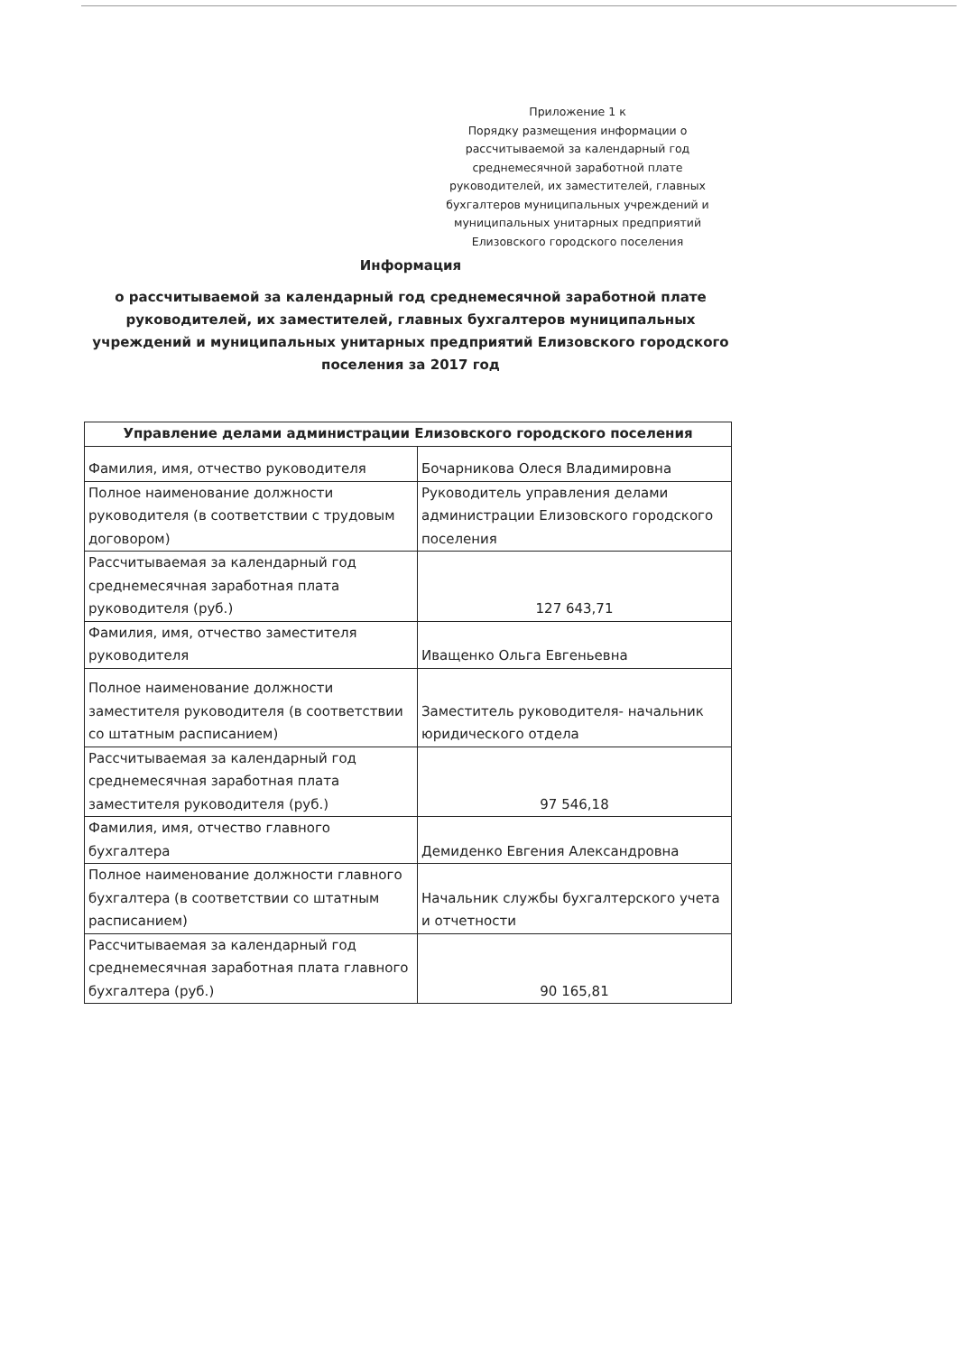Приложение 1 к
Порядку размещения информации о рассчитываемой за календарный год среднемесячной заработной плате руководителей, их заместителей, главных бухгалтеров муниципальных учреждений и муниципальных унитарных предприятий Елизовского городского поселения
Информация
о рассчитываемой за календарный год среднемесячной заработной плате руководителей, их заместителей, главных бухгалтеров муниципальных учреждений и муниципальных унитарных предприятий Елизовского городского поселения за 2017 год
| Управление делами администрации Елизовского городского поселения | |
| --- | --- |
| Фамилия, имя, отчество руководителя | Бочарникова Олеся Владимировна |
| Полное наименование должности руководителя (в соответствии с трудовым договором) | Руководитель управления делами администрации Елизовского городского поселения |
| Рассчитываемая за календарный год среднемесячная заработная плата руководителя (руб.) | 127 643,71 |
| Фамилия, имя, отчество заместителя руководителя | Иващенко Ольга Евгеньевна |
| Полное наименование должности заместителя руководителя (в соответствии со штатным расписанием) | Заместитель руководителя- начальник юридического отдела |
| Рассчитываемая за календарный год среднемесячная заработная плата заместителя руководителя (руб.) | 97 546,18 |
| Фамилия, имя, отчество главного бухгалтера | Демиденко Евгения Александровна |
| Полное наименование должности главного бухгалтера (в соответствии со штатным расписанием) | Начальник службы бухгалтерского учета и отчетности |
| Рассчитываемая за календарный год среднемесячная заработная плата главного бухгалтера (руб.) | 90 165,81 |